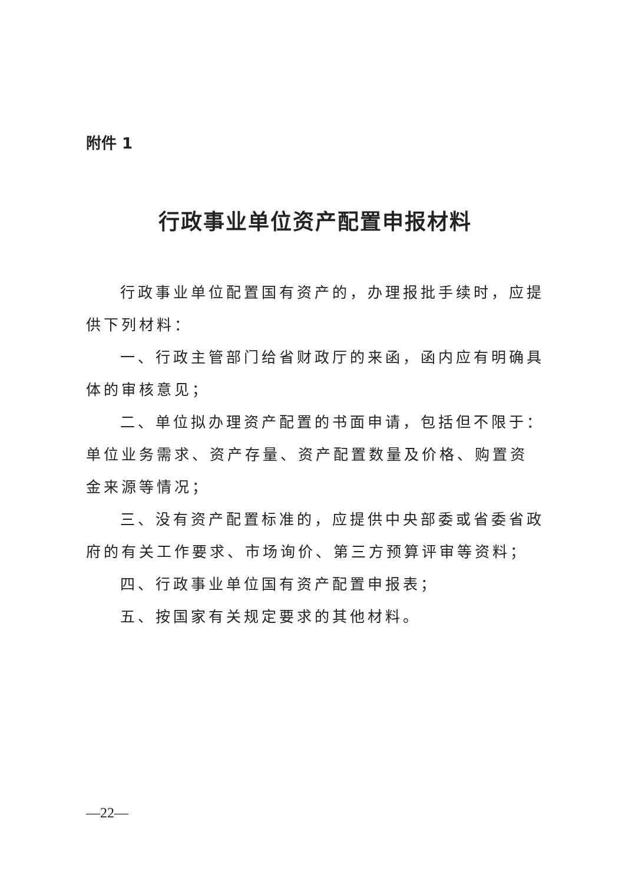附件 1
行政事业单位资产配置申报材料
行政事业单位配置国有资产的，办理报批手续时，应提供下列材料：
一、行政主管部门给省财政厅的来函，函内应有明确具体的审核意见；
二、单位拟办理资产配置的书面申请，包括但不限于：单位业务需求、资产存量、资产配置数量及价格、购置资金来源等情况；
三、没有资产配置标准的，应提供中央部委或省委省政府的有关工作要求、市场询价、第三方预算评审等资料；
四、行政事业单位国有资产配置申报表；
五、按国家有关规定要求的其他材料。
—22—